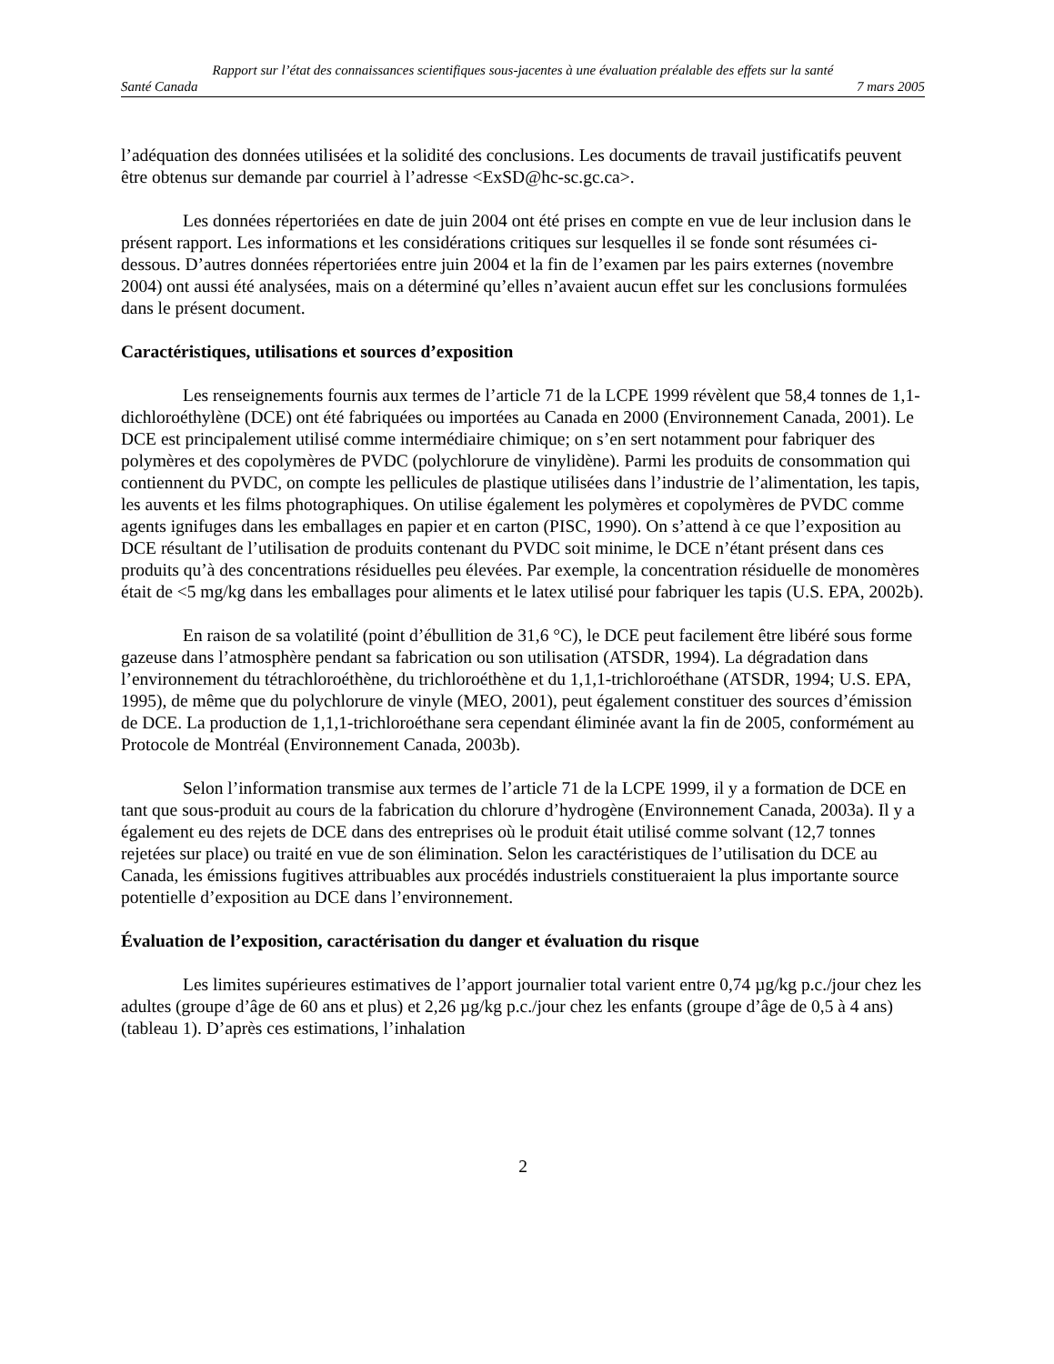Rapport sur l’état des connaissances scientifiques sous-jacentes à une évaluation préalable des effets sur la santé
Santé Canada 7 mars 2005
l’adéquation des données utilisées et la solidité des conclusions. Les documents de travail justificatifs peuvent être obtenus sur demande par courriel à l’adresse <ExSD@hc-sc.gc.ca>.
Les données répertoriées en date de juin 2004 ont été prises en compte en vue de leur inclusion dans le présent rapport. Les informations et les considérations critiques sur lesquelles il se fonde sont résumées ci-dessous. D’autres données répertoriées entre juin 2004 et la fin de l’examen par les pairs externes (novembre 2004) ont aussi été analysées, mais on a déterminé qu’elles n’avaient aucun effet sur les conclusions formulées dans le présent document.
Caractéristiques, utilisations et sources d’exposition
Les renseignements fournis aux termes de l’article 71 de la LCPE 1999 révèlent que 58,4 tonnes de 1,1-dichloroéthylène (DCE) ont été fabriquées ou importées au Canada en 2000 (Environnement Canada, 2001). Le DCE est principalement utilisé comme intermédiaire chimique; on s’en sert notamment pour fabriquer des polymères et des copolymères de PVDC (polychlorure de vinylidène). Parmi les produits de consommation qui contiennent du PVDC, on compte les pellicules de plastique utilisées dans l’industrie de l’alimentation, les tapis, les auvents et les films photographiques. On utilise également les polymères et copolymères de PVDC comme agents ignifuges dans les emballages en papier et en carton (PISC, 1990). On s’attend à ce que l’exposition au DCE résultant de l’utilisation de produits contenant du PVDC soit minime, le DCE n’étant présent dans ces produits qu’à des concentrations résiduelles peu élevées. Par exemple, la concentration résiduelle de monomères était de <5 mg/kg dans les emballages pour aliments et le latex utilisé pour fabriquer les tapis (U.S. EPA, 2002b).
En raison de sa volatilité (point d’ébullition de 31,6 °C), le DCE peut facilement être libéré sous forme gazeuse dans l’atmosphère pendant sa fabrication ou son utilisation (ATSDR, 1994). La dégradation dans l’environnement du tétrachloroéthène, du trichloroéthène et du 1,1,1-trichloroéthane (ATSDR, 1994; U.S. EPA, 1995), de même que du polychlorure de vinyle (MEO, 2001), peut également constituer des sources d’émission de DCE. La production de 1,1,1-trichloroéthane sera cependant éliminée avant la fin de 2005, conformément au Protocole de Montréal (Environnement Canada, 2003b).
Selon l’information transmise aux termes de l’article 71 de la LCPE 1999, il y a formation de DCE en tant que sous-produit au cours de la fabrication du chlorure d’hydrogène (Environnement Canada, 2003a). Il y a également eu des rejets de DCE dans des entreprises où le produit était utilisé comme solvant (12,7 tonnes rejetées sur place) ou traité en vue de son élimination. Selon les caractéristiques de l’utilisation du DCE au Canada, les émissions fugitives attribuables aux procédés industriels constitueraient la plus importante source potentielle d’exposition au DCE dans l’environnement.
Évaluation de l’exposition, caractérisation du danger et évaluation du risque
Les limites supérieures estimatives de l’apport journalier total varient entre 0,74 µg/kg p.c./jour chez les adultes (groupe d’âge de 60 ans et plus) et 2,26 µg/kg p.c./jour chez les enfants (groupe d’âge de 0,5 à 4 ans) (tableau 1). D’après ces estimations, l’inhalation
2